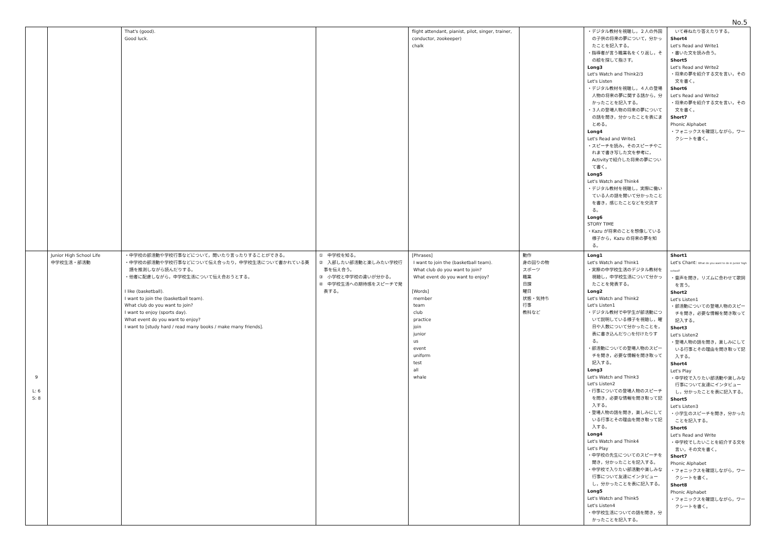No.5
| | | That's (good). Good luck. | | flight attendant, pianist, pilot, singer, trainer, conductor, zookeeper) chalk | | ・デジタル教材を視聴し，２人の外国の子供の将来の夢について，分かったことを記入する。 ・指導者が言う職業名をくり返し，その絵を探して指さす。 Long3 Let's Watch and Think2/3 Let's Listen ・デジタル教材を視聴し，４人の登場人物の将来の夢に関する話から，分かったことを記入する。 ・３人の登場人物の将来の夢についての話を聞き，分かったことを表にまとめる。 Long4 Let's Read and Write1 ・スピーチを読み，そのスピーチやこれまで書き写した文を参考に，Activityで紹介した将来の夢について書く。 Long5 Let's Watch and Think4 ・デジタル教材を視聴し，実際に働いている人の話を聞いて分かったことを書き，感じたことなどを交流する。 Long6 STORY TIME ・Kazu が将来のことを想像している様子から，Kazu の将来の夢を知る。 | いて尋ねたり答えたりする。 Short4 Let's Read and Write1 ・書いた文を読み合う。 Short5 Let's Read and Write2 ・将来の夢を紹介する文を言い，その文を書く。 Short6 Let's Read and Write2 ・将来の夢を紹介する文を言い，その文を書く。 Short7 Phonic Alphabet ・フォニックスを確認しながら，ワークシートを書く。 |
| 9 L: 6 S: 8 | Junior High School Life 中学校生活・部活動 | ・中学校の部活動や学校行事などについて，聞いたり言ったりすることができる。 ・中学校の部活動や学校行事などについて伝え合ったり，中学校生活について書かれている英語を推測しながら読んだりする。 ・他者に配慮しながら，中学校生活について伝え合おうとする。 I like (basketball). I want to join the (basketball team). What club do you want to join? I want to enjoy (sports day). What event do you want to enjoy? I want to [study hard / read many books / make many friends]. | ① 中学校を知る。 ② 入部したい部活動と楽しみたい学校行事を伝え合う。 ③ 小学校と中学校の違いが分かる。 ④ 中学校生活への期待感をスピーチで発表する。 | [Phrases] I want to join the (basketball team). What club do you want to join? What event do you want to enjoy? [Words] member team club practice join junior us event uniform test all whale | 動作 身の回りの物 スポーツ 職業 日課 曜日 状態・気持ち 行事 教科など | Long1 Let's Watch and Think1 ・実際の中学校生活のデジタル教材を視聴し，中学校生活について分かったことを発表する。 Long2 Let's Watch and Think2 Let's Listen1 ・デジタル教材で中学生が部活動について説明している様子を視聴し，曜日や人数について分かったことを，表に書き込んだり○を付けたりする。 ・部活動についての登場人物のスピーチを聞き，必要な情報を聞き取って記入する。 Long3 Let's Watch and Think3 Let's Listen2 ・行事についての登場人物のスピーチを聞き，必要な情報を聞き取って記入する。 ・登場人物の話を聞き，楽しみにしている行事とその理由を聞き取って記入する。 Long4 Let's Watch and Think4 Let's Play ・中学校の先生についてのスピーチを聞き，分かったことを記入する。 ・中学校で入りたい部活動や楽しみな行事について友達にインタビューし，分かったことを表に記入する。 Long5 Let's Watch and Think5 Let's Listen4 ・中学校生活についての話を聞き，分かったことを記入する。 | Short1 Let's Chant: What do you want to do in junior high school? ・音声を聞き，リズムに合わせて歌詞を言う。 Short2 Let's Listen1 ・部活動についての登場人物のスピーチを聞き，必要な情報を聞き取って記入する。 Short3 Let's Listen2 ・登場人物の話を聞き，楽しみにしている行事とその理由を聞き取って記入する。 Short4 Let's Play ・中学校で入りたい部活動や楽しみな行事について友達にインタビューし，分かったことを表に記入する。 Short5 Let's Listen3 ・小学生のスピーチを聞き，分かったことを記入する。 Short6 Let's Read and Write ・中学校でしたいことを紹介する文を言い，その文を書く。 Short7 Phonic Alphabet ・フォニックスを確認しながら，ワークシートを書く。 Short8 Phonic Alphabet ・フォニックスを確認しながら，ワークシートを書く。 |